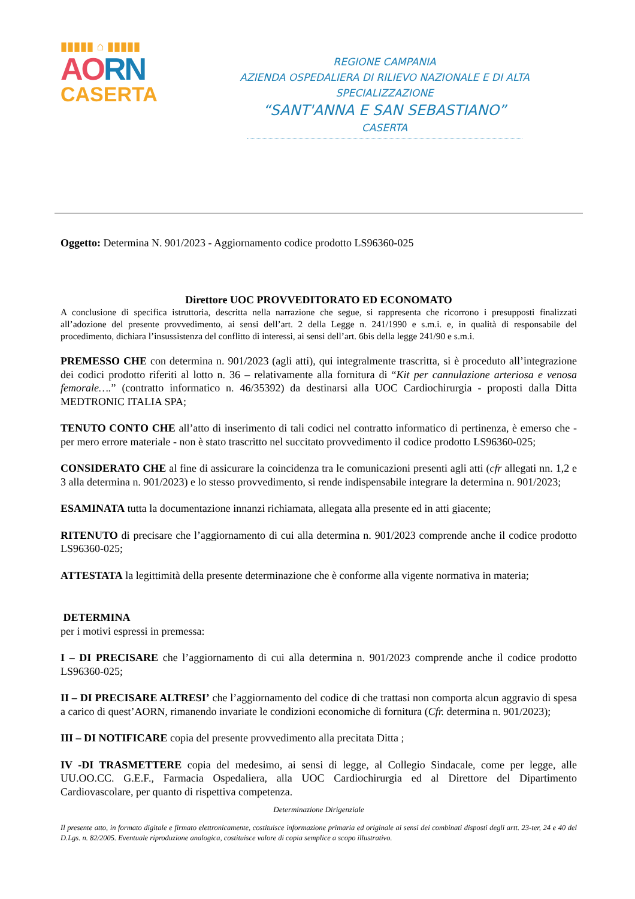▮▮▮▮▮ ⌂ ▮▮▮▮▮
AORN
CASERTA
REGIONE CAMPANIA
AZIENDA OSPEDALIERA DI RILIEVO NAZIONALE E DI ALTA SPECIALIZZAZIONE
“SANT'ANNA E SAN SEBASTIANO”
CASERTA
Oggetto: Determina N. 901/2023 - Aggiornamento codice prodotto LS96360-025
Direttore UOC PROVVEDITORATO ED ECONOMATO
A conclusione di specifica istruttoria, descritta nella narrazione che segue, si rappresenta che ricorrono i presupposti finalizzati all’adozione del presente provvedimento, ai sensi dell’art. 2 della Legge n. 241/1990 e s.m.i. e, in qualità di responsabile del procedimento, dichiara l’insussistenza del conflitto di interessi, ai sensi dell’art. 6bis della legge 241/90 e s.m.i.
PREMESSO CHE con determina n. 901/2023 (agli atti), qui integralmente trascritta, si è proceduto all’integrazione dei codici prodotto riferiti al lotto n. 36 – relativamente alla fornitura di “Kit per cannulazione arteriosa e venosa femorale….” (contratto informatico n. 46/35392) da destinarsi alla UOC Cardiochirurgia - proposti dalla Ditta MEDTRONIC ITALIA SPA;
TENUTO CONTO CHE all’atto di inserimento di tali codici nel contratto informatico di pertinenza, è emerso che - per mero errore materiale - non è stato trascritto nel succitato provvedimento il codice prodotto LS96360-025;
CONSIDERATO CHE al fine di assicurare la coincidenza tra le comunicazioni presenti agli atti (cfr allegati nn. 1,2 e 3 alla determina n. 901/2023) e lo stesso provvedimento, si rende indispensabile integrare la determina n. 901/2023;
ESAMINATA tutta la documentazione innanzi richiamata, allegata alla presente ed in atti giacente;
RITENUTO di precisare che l’aggiornamento di cui alla determina n. 901/2023 comprende anche il codice prodotto LS96360-025;
ATTESTATA la legittimità della presente determinazione che è conforme alla vigente normativa in materia;
DETERMINA
per i motivi espressi in premessa:
I – DI PRECISARE che l’aggiornamento di cui alla determina n. 901/2023 comprende anche il codice prodotto LS96360-025;
II – DI PRECISARE ALTRESI’ che l’aggiornamento del codice di che trattasi non comporta alcun aggravio di spesa a carico di quest’AORN, rimanendo invariate le condizioni economiche di fornitura (Cfr. determina n. 901/2023);
III – DI NOTIFICARE copia del presente provvedimento alla precitata Ditta ;
IV -DI TRASMETTERE copia del medesimo, ai sensi di legge, al Collegio Sindacale, come per legge, alle UU.OO.CC. G.E.F., Farmacia Ospedaliera, alla UOC Cardiochirurgia ed al Direttore del Dipartimento Cardiovascolare, per quanto di rispettiva competenza.
Determinazione Dirigenziale
Il presente atto, in formato digitale e firmato elettronicamente, costituisce informazione primaria ed originale ai sensi dei combinati disposti degli artt. 23-ter, 24 e 40 del D.Lgs. n. 82/2005. Eventuale riproduzione analogica, costituisce valore di copia semplice a scopo illustrativo.